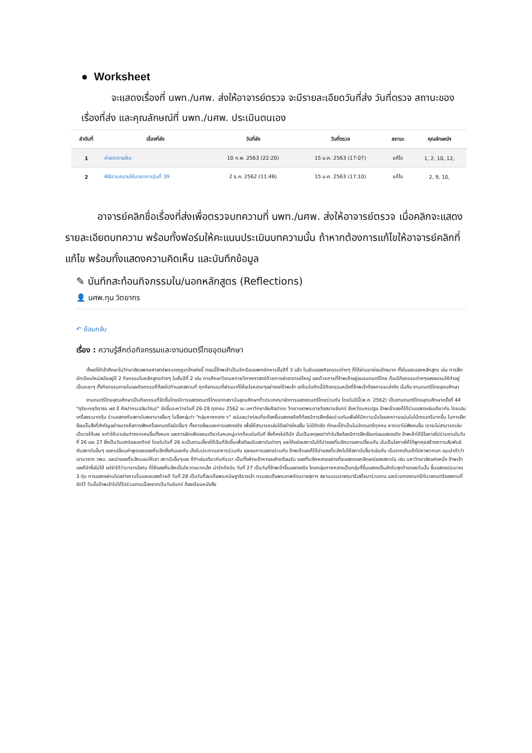● Worksheet
จะแสดงเรื่องที่ นพท./นศพ. ส่งให้อาจารย์ตรวจ จะมีรายละเอียดวันที่ส่ง วันที่ตรวจ สถานะของเรื่องที่ส่ง และคุณลักษณ์ที่ นพท./นศพ. ประเมินตนเอง
| ลำดับที่ | เรื่องที่ส่ง | วันที่ส่ง | วันที่ตรวจ | สถานะ | คุณลักษณ์ฯ |
| --- | --- | --- | --- | --- | --- |
| 1 | ค่ายตะกายฝัน | 10 ก.พ. 2563 (22:20) | 15 ม.ค. 2563 (17:07) | แก้ไข | 1, 2, 10, 12, |
| 2 | พิธีสวนสนามให้นายทหารรุ่นที่ 39 | 2 ธ.ค. 2562 (11:46) | 15 ม.ค. 2563 (17:10) | แก้ไข | 2, 9, 10, |
อาจารย์คลิกชื่อเรื่องที่ส่งเพื่อตรวจบทความที่ นพท./นศพ. ส่งให้อาจารย์ตรวจ เมื่อคลิกจะแสดงรายละเอียดบทความ พร้อมทั้งฟอร์มให้คะแนนประเมินบทความนั้น ถ้าหากต้องการแก้ไขให้อาจารย์คลิกที่แก้ไข พร้อมทั้งแสดงความคิดเห็น และบันทึกข้อมูล
✎ บันทึกสะท้อนกิจกรรมใน/นอกหลักสูตร (Reflections)
👤 นศพ.ทุน วิตยากร
↶ ย้อนกลับ
เรื่อง : ความรู้สึกต่อกิจกรรมและงานดนตรีไทยอุดมศึกษา
ตั้งแต่ได้เข้าศึกษาในวิทยาลัยแพทยศาสตร์พระมงกุฎเกล้าแห่งนี้ ตอนนี้ข้าพเจ้าเป็นนักเรียนแพทย์ทหารชั้นปีที่ 3 แล้ว ในส่วนของกิจกรรมต่างๆ ก็ได้ผ่านมาค่อนข้างมาก ทั้งในและนอกหลักสูตร เช่น การฝึกนักเรียนใหม่สมัยอยู่ปี 2 กิจกรรมในหลักสูตรต่างๆ ในชั้นปีที่ 2 เช่น การศึกษาวิชามหกายวิภาคศาสตร์ด้วยการผ่าอาจารย์ใหญ่ และด้วยการที่ข้าพเจ้าอยู่ชมรมดนตรีไทย ก็จะมีกิจกรรมต่างๆของชมรมให้ทำอยู่เป็นระยะๆ ทั้งกิจกรรมภายในและกิจกรรมที่ต้องไปทำนอกสถานที่ ทุกกิจกรรมที่ผ่านมาก็ให้อะไรหลายๆอย่างแก่ข้าพเจ้า แต่ในบันทึกนี้มีกิจกรรมหนึ่งที่ข้าพเจ้าต้องการจะเล่าถึง นั่นคือ งานดนตรีไทยอุดมศึกษา
งานดนตรีไทยอุดมศึกษาเป็นกิจกรรมที่จัดขึ้นโดยมีการแสดงดนตรีไทยจากสถาบันอุดมศึกษาทั่วประเทศมาจัดการแสดงดนตรีไทยร่วมกัน โดยในปีนี้(พ.ศ. 2562) เป็นงานดนตรีไทยอุดมศึกษาครั้งที่ 44 "ดุริยะกฤติยาธร ๗๕ ปี ศิลปากรเฉลิมวัฒน์" จัดขึ้นระหว่างวันที่ 26-28 ตุลาคม 2562 ณ มหาวิทยาลัยศิลปากร วิทยาเขตพระราชวังสนามจันทร์ จังหวัดนครปฐม ข้าพเจ้าเองก็ได้ร่วมแสดงเช่นเดียวกัน โดยเล่นเครื่องระนาดทุ้ม ร่วมแสดงกับสถาบันพยาบาลอื่นๆ ในชื่อกลุ่มว่า "กลุ่มภาคกลาง ๖" แน่นอนว่าก่อนที่จะต้องขึ้นแสดงจริงก็ต้องมีการฝึกซ้อมร่วมกันเพื่อให้มีความมั่นใจและความแม่นในโน้ตดนตรีมากขึ้น ในการฝึกซ้อมนั้นสิ่งที่สำคัญอย่างมากคือการฟังเครื่องดนตรีชนิดอื่นๆ ทั้งการซ้อมและการแสดงจริง เพื่อให้สามารถเล่นได้อย่างไหลลื่น ไม่มีติดขัด ทักษะนี้จำเป็นในนักดนตรีทุกคน หากเราไม่ฟังคนอื่น เราจะไม่สามารถเล่นเป็นวงได้เลย จะทำให้เราเล่นต่างจากคนอื่นทั้งหมด และการผิดเพียงคนเดียวในคนหมู่มากก็จะเด่นทันที ซึ่งก็คงไม่ดีนัก นั่นเป็นเหตุผลว่าทำไมจึงต้องมีการฝึกซ้อมก่อนแสดงจริง ข้าพเจ้าได้มีโอกาสไปร่วมงานในวันที่ 26 และ 27 ซึ่งเป็นวันเสาร์และอาทิตย์ โดยในวันที่ 26 จะเป็นงานเลี้ยงโต๊ะจีนที่จัดขึ้นเพื่อต้อนรับสถาบันต่างๆ และให้แต่ละสถาบันได้นำของที่ระลึกมาแลกเปลี่ยนกัน นั่นเป็นโอกาสให้ได้พูดคุยสร้างความสัมพันธ์กับสถาบันอื่นๆ แลกเปลี่ยนคำพูดและของที่ระลึกซึ่งกันและกัน นั่งรับประทานอาหารร่วมกัน และชมการแสดงร่วมกัน ข้าพเจ้าเองก็ได้นำของที่ระลึกไปให้สถาบันอื่นๆเช่นกัน เริ่มจากเดินเข้าไปหาพวกเขา แนะนำตัวว่าเรามาจาก วพม. และนำของที่ระลึกมอบให้เขา สถาบันอื่นๆเอง ก็ทำเช่นเดียวกันกับเรา เป็นทั้งฝ่ายเข้าหาและฝ่ายต้อนรับ ของที่ระลึกหลายอย่างก็จะแสดงเอกลักษณ์ของสถาบัน เช่น มหาวิทยาลัยแห่งหนึ่ง ข้าพเจ้าเองก็จำชื่อไม่ได้ แต่จำได้ว่ามาจากอีสาน ก็ให้ของที่ระลึกเป็นโหวดขนาดเล็ก น่ารักดีครับ วันที่ 27 เป็นวันที่ข้าพเจ้าขึ้นแสดงจริง โดยกลุ่มภาคกลางเป็นกลุ่มที่ขึ้นแสดงเป็นลำดับสุดท้ายของวันนั้น ขึ้นแสดงประมาณ 3 ทุ่ม การแสดงผ่านไปอย่างราบรื่นและจบลงด้วยดี วันที่ 28 เป็นวันที่สมเด็จพระกนิษฐาธิราชเจ้า กรมสมเด็จพระเทพรัตนราชสุดาฯ สยามบรมราชกุมารีเสด็จมาร่วมงาน และร่วมทรงดนตรีกับวงดนตรีของงานที่จัดไว้ วันนั้นข้าพเจ้าไม่ได้ไปร่วมงานเนื่องจากเป็นวันจันทร์ ต้องเรียนหนังสือ